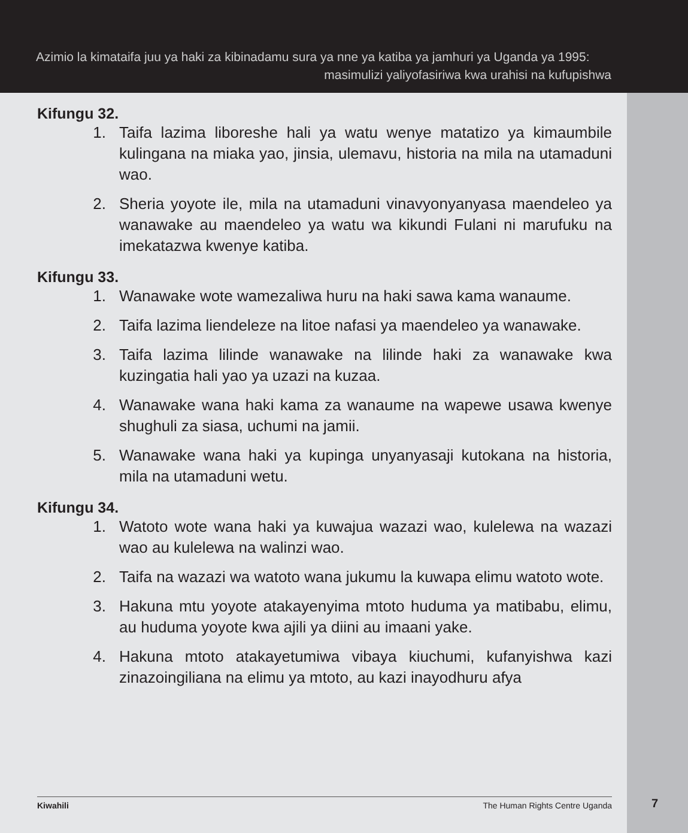Azimio la kimataifa juu ya haki za kibinadamu sura ya nne ya katiba ya jamhuri ya Uganda ya 1995:
masimulizi yaliyofasiriwa kwa urahisi na kufupishwa
Kifungu 32.
1. Taifa lazima liboreshe hali ya watu wenye matatizo ya kimaumbile kulingana na miaka yao, jinsia, ulemavu, historia na mila na utamaduni wao.
2. Sheria yoyote ile, mila na utamaduni vinavyonyanyasa maendeleo ya wanawake au maendeleo ya watu wa kikundi Fulani ni marufuku na imekatazwa kwenye katiba.
Kifungu 33.
1. Wanawake wote wamezaliwa huru na haki sawa kama wanaume.
2. Taifa lazima liendeleze na litoe nafasi ya maendeleo ya wanawake.
3. Taifa lazima lilinde wanawake na lilinde haki za wanawake kwa kuzingatia hali yao ya uzazi na kuzaa.
4. Wanawake wana haki kama za wanaume na wapewe usawa kwenye shughuli za siasa, uchumi na jamii.
5. Wanawake wana haki ya kupinga unyanyasaji kutokana na historia, mila na utamaduni wetu.
Kifungu 34.
1. Watoto wote wana haki ya kuwajua wazazi wao, kulelewa na wazazi wao au kulelewa na walinzi wao.
2. Taifa na wazazi wa watoto wana jukumu la kuwapa elimu watoto wote.
3. Hakuna mtu yoyote atakayenyima mtoto huduma ya matibabu, elimu, au huduma yoyote kwa ajili ya diini au imaani yake.
4. Hakuna mtoto atakayetumiwa vibaya kiuchumi, kufanyishwa kazi zinazoingiliana na elimu ya mtoto, au kazi inayodhuru afya
Kiwahili The Human Rights Centre Uganda 7